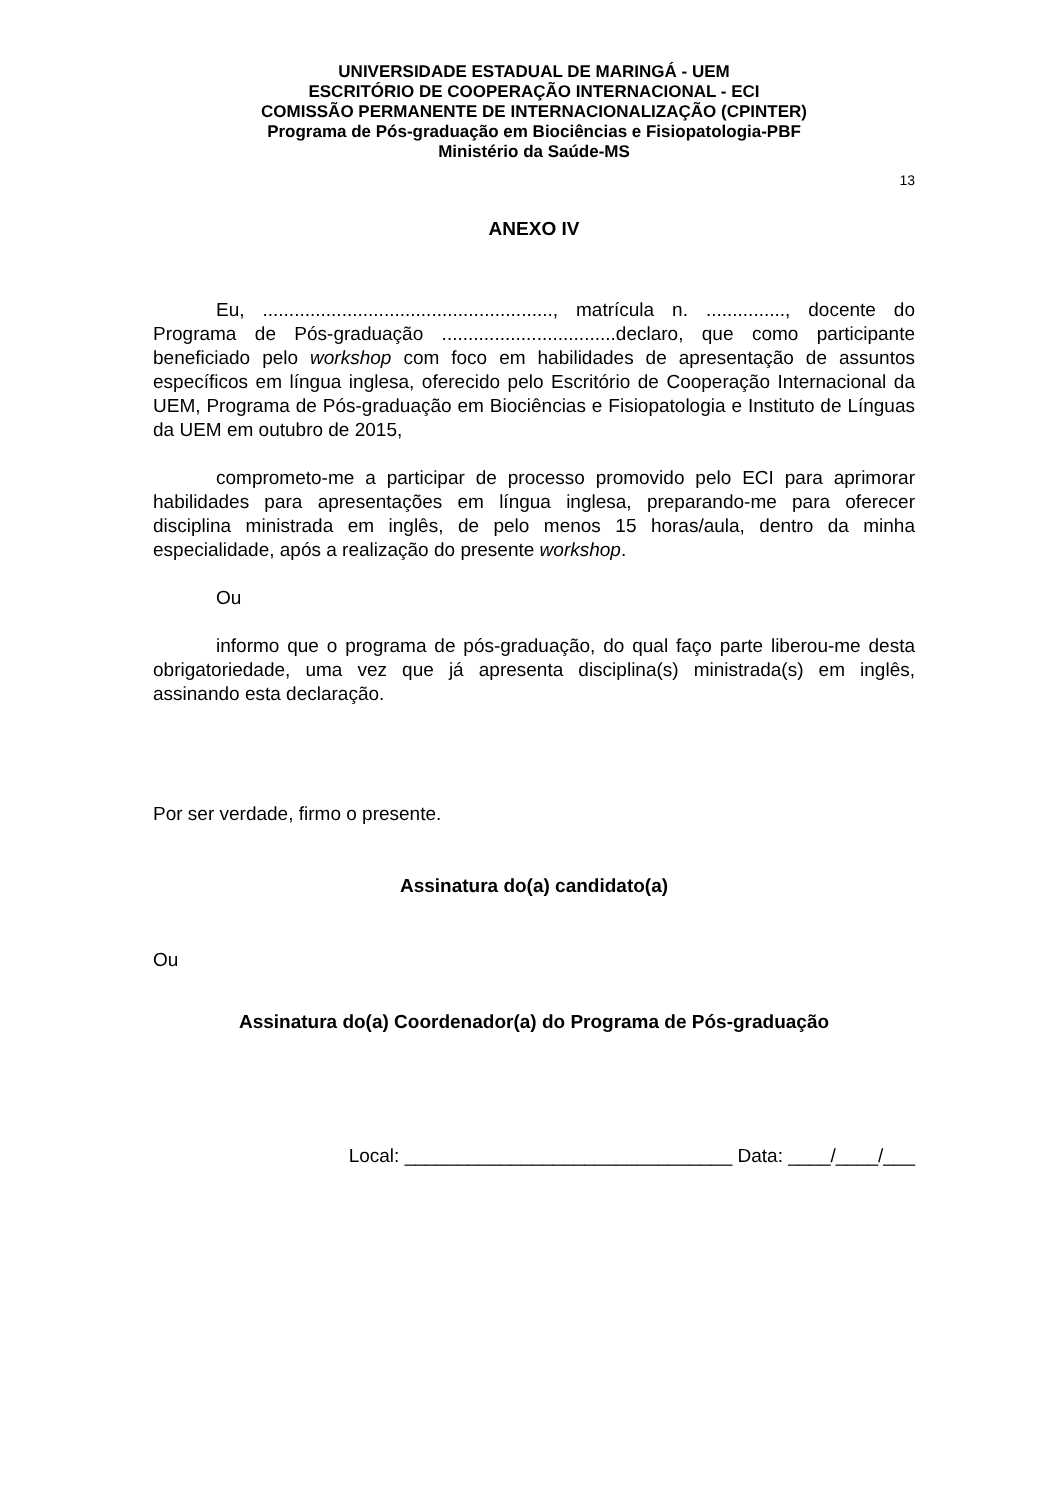UNIVERSIDADE ESTADUAL DE MARINGÁ - UEM
ESCRITÓRIO DE COOPERAÇÃO INTERNACIONAL - ECI
COMISSÃO PERMANENTE DE INTERNACIONALIZAÇÃO (CPINTER)
Programa de Pós-graduação em Biociências e Fisiopatologia-PBF
Ministério da Saúde-MS
13
ANEXO IV
Eu, ......................................................., matrícula n. ..............., docente do Programa de Pós-graduação .................................declaro, que como participante beneficiado pelo workshop com foco em habilidades de apresentação de assuntos específicos em língua inglesa, oferecido pelo Escritório de Cooperação Internacional da UEM, Programa de Pós-graduação em Biociências e Fisiopatologia e Instituto de Línguas da UEM em outubro de 2015,
comprometo-me a participar de processo promovido pelo ECI para aprimorar habilidades para apresentações em língua inglesa, preparando-me para oferecer disciplina ministrada em inglês, de pelo menos 15 horas/aula, dentro da minha especialidade, após a realização do presente workshop.
Ou
informo que o programa de pós-graduação, do qual faço parte liberou-me desta obrigatoriedade, uma vez que já apresenta disciplina(s) ministrada(s) em inglês, assinando esta declaração.
Por ser verdade, firmo o presente.
Assinatura do(a) candidato(a)
Ou
Assinatura do(a) Coordenador(a) do Programa de Pós-graduação
Local: _______________________________ Data: ____/____/___